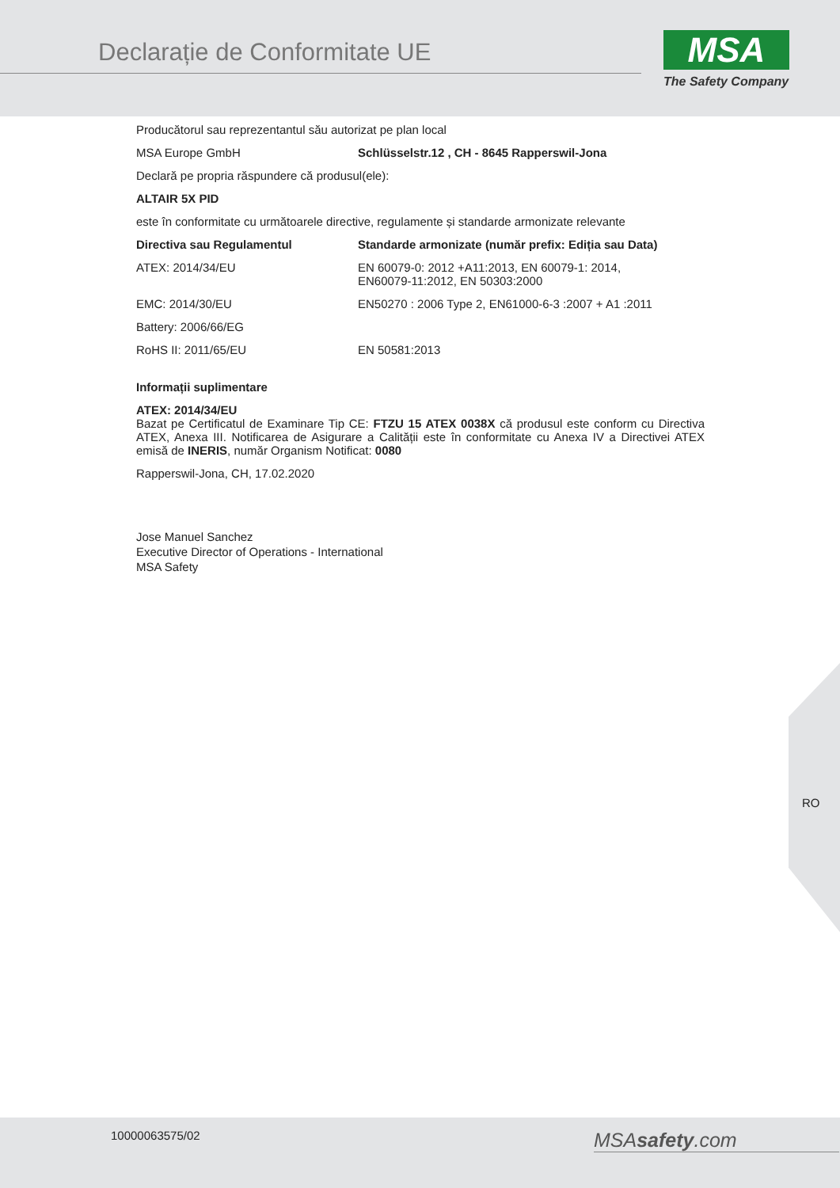Declarație de Conformitate UE MSA
The Safety Company
Producătorul sau reprezentantul său autorizat pe plan local
| MSA Europe GmbH | Schlüsselstr.12 , CH - 8645 Rapperswil-Jona |
Declară pe propria răspundere că produsul(ele):
ALTAIR 5X PID
este în conformitate cu următoarele directive, regulamente și standarde armonizate relevante
| Directiva sau Regulamentul | Standarde armonizate (număr prefix: Ediția sau Data) |
| --- | --- |
| ATEX: 2014/34/EU | EN 60079-0: 2012 +A11:2013, EN 60079-1: 2014, EN60079-11:2012, EN 50303:2000 |
| EMC: 2014/30/EU | EN50270 : 2006 Type 2, EN61000-6-3 :2007 + A1 :2011 |
| Battery: 2006/66/EG | |
| RoHS II: 2011/65/EU | EN 50581:2013 |
Informații suplimentare
ATEX: 2014/34/EU
Bazat pe Certificatul de Examinare Tip CE: FTZU 15 ATEX 0038X că produsul este conform cu Directiva ATEX, Anexa III. Notificarea de Asigurare a Calității este în conformitate cu Anexa IV a Directivei ATEX emisă de INERIS, număr Organism Notificat: 0080
Rapperswil-Jona, CH, 17.02.2020
Jose Manuel Sanchez
Executive Director of Operations - International
MSA Safety
RO
10000063575/02 MSAsafety.com